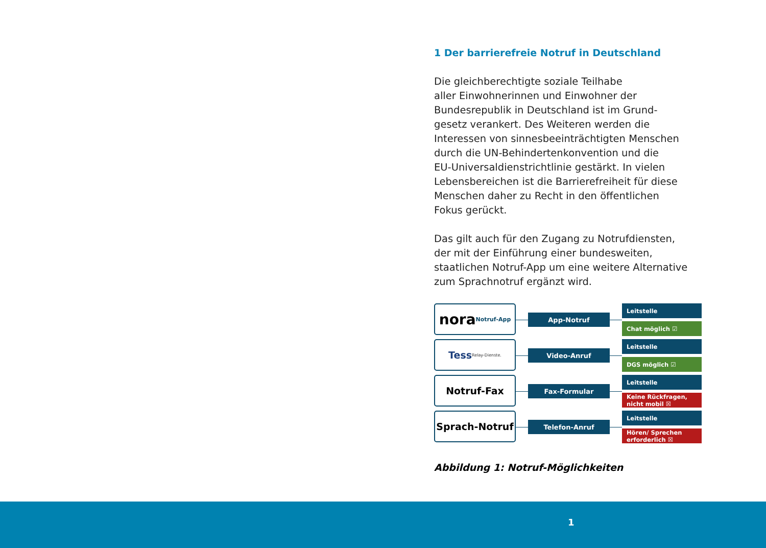1 Der barrierefreie Notruf in Deutschland
Die gleichberechtigte soziale Teilhabe
aller Einwohnerinnen und Einwohner der
Bundesrepublik in Deutschland ist im Grund-
gesetz verankert. Des Weiteren werden die
Interessen von sinnesbeeinträchtigten Menschen
durch die UN-Behindertenkonvention und die
EU-Universaldienstrichtlinie gestärkt. In vielen
Lebensbereichen ist die Barrierefreiheit für diese
Menschen daher zu Recht in den öffentlichen
Fokus gerückt.
Das gilt auch für den Zugang zu Notrufdiensten,
der mit der Einführung einer bundesweiten,
staatlichen Notruf-App um eine weitere Alternative
zum Sprachnotruf ergänzt wird.
nora Notruf-App
App-Notruf
Leitstelle
Chat möglich ☑
Tess Relay-Dienste.
Video-Anruf
Leitstelle
DGS möglich ☑
Notruf-Fax
Fax-Formular
Leitstelle
Keine Rückfragen,
nicht mobil ☒
Sprach-Notruf
Telefon-Anruf
Leitstelle
Hören/ Sprechen
erforderlich ☒
Abbildung 1: Notruf-Möglichkeiten
1